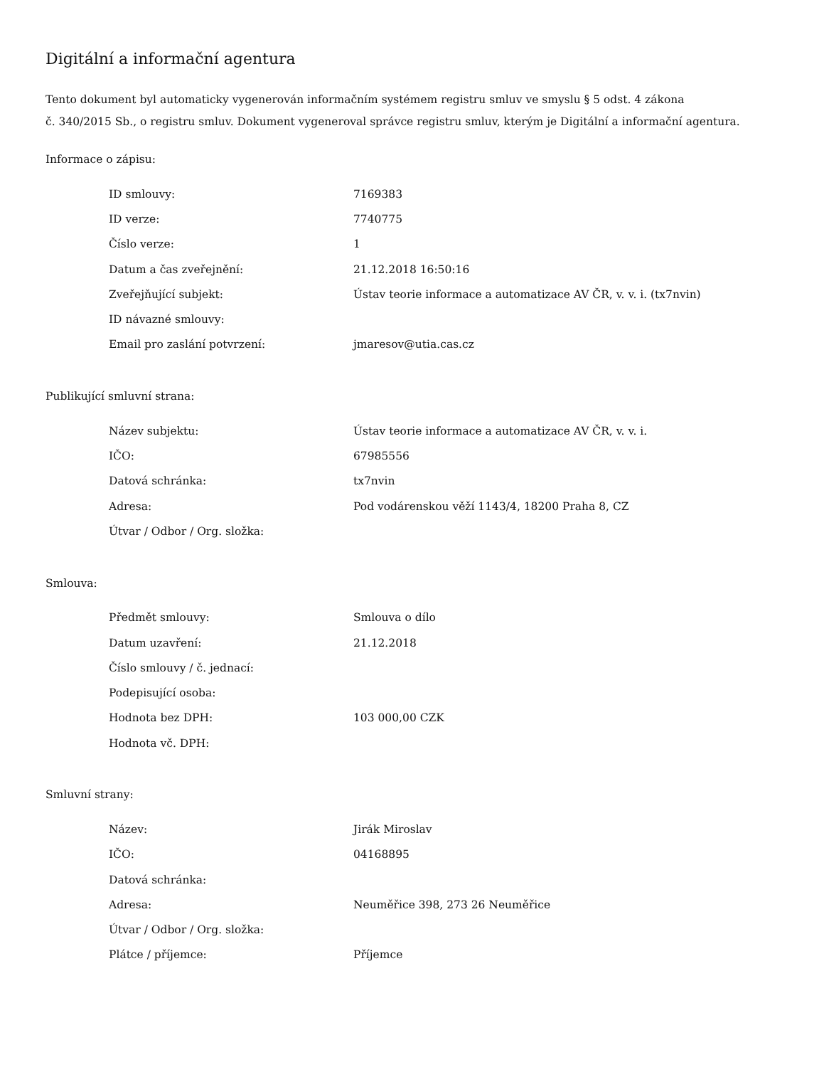Digitální a informační agentura
Tento dokument byl automaticky vygenerován informačním systémem registru smluv ve smyslu § 5 odst. 4 zákona
č. 340/2015 Sb., o registru smluv. Dokument vygeneroval správce registru smluv, kterým je Digitální a informační agentura.
Informace o zápisu:
| ID smlouvy: | 7169383 |
| ID verze: | 7740775 |
| Číslo verze: | 1 |
| Datum a čas zveřejnění: | 21.12.2018 16:50:16 |
| Zveřejňující subjekt: | Ústav teorie informace a automatizace AV ČR, v. v. i. (tx7nvin) |
| ID návazné smlouvy: | |
| Email pro zaslání potvrzení: | jmaresov@utia.cas.cz |
Publikující smluvní strana:
| Název subjektu: | Ústav teorie informace a automatizace AV ČR, v. v. i. |
| IČO: | 67985556 |
| Datová schránka: | tx7nvin |
| Adresa: | Pod vodárenskou věží 1143/4, 18200 Praha 8, CZ |
| Útvar / Odbor / Org. složka: | |
Smlouva:
| Předmět smlouvy: | Smlouva o dílo |
| Datum uzavření: | 21.12.2018 |
| Číslo smlouvy / č. jednací: | |
| Podepisující osoba: | |
| Hodnota bez DPH: | 103 000,00 CZK |
| Hodnota vč. DPH: | |
Smluvní strany:
| Název: | Jirák Miroslav |
| IČO: | 04168895 |
| Datová schránka: | |
| Adresa: | Neuměřice 398, 273 26 Neuměřice |
| Útvar / Odbor / Org. složka: | |
| Plátce / příjemce: | Příjemce |